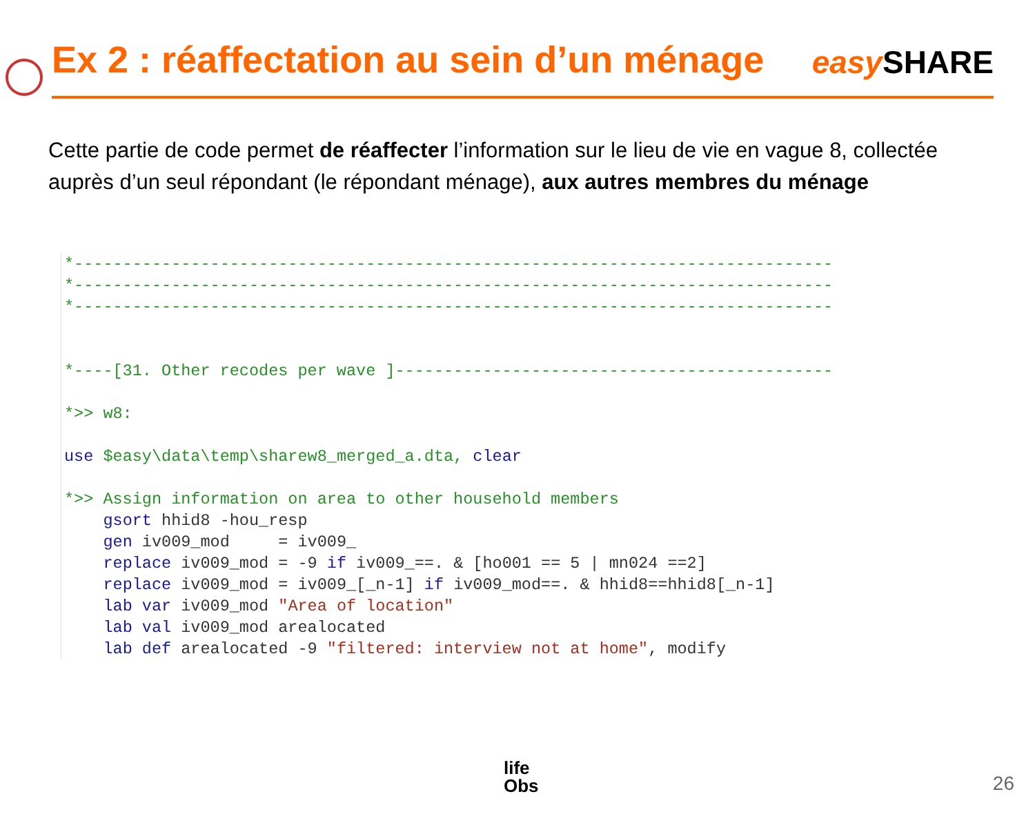Ex 2 : réaffectation au sein d’un ménage
easy SHARE
Cette partie de code permet de réaffecter l’information sur le lieu de vie en vague 8, collectée auprès d’un seul répondant (le répondant ménage), aux autres membres du ménage
*------------------------------------------------------------------------------
*------------------------------------------------------------------------------
*------------------------------------------------------------------------------


*----[31. Other recodes per wave ]---------------------------------------------

*>> w8:

use $easy\data\temp\sharew8_merged_a.dta, clear

*>> Assign information on area to other household members
    gsort hhid8 -hou_resp
    gen iv009_mod     = iv009_
    replace iv009_mod = -9 if iv009_==. & [ho001 == 5 | mn024 ==2]
    replace iv009_mod = iv009_[_n-1] if iv009_mod==. & hhid8==hhid8[_n-1]
    lab var iv009_mod "Area of location"
    lab val iv009_mod arealocated
    lab def arealocated -9 "filtered: interview not at home", modify
life
Obs
26